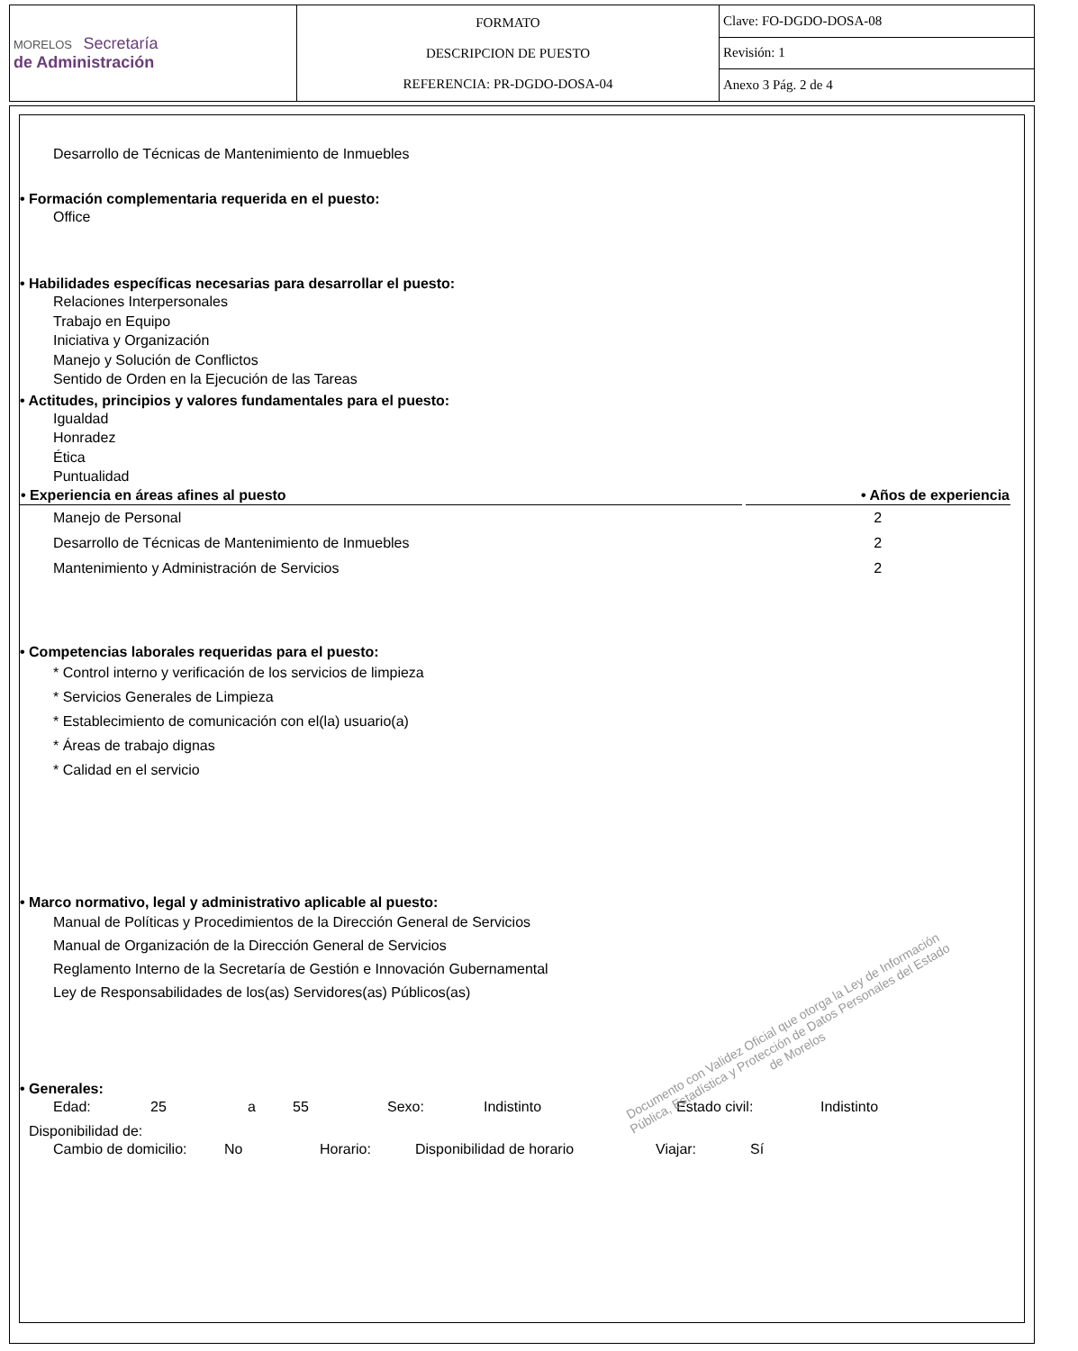| MORELOS Secretaría de Administración | FORMATO DESCRIPCION DE PUESTO REFERENCIA: PR-DGDO-DOSA-04 | Clave: FO-DGDO-DOSA-08 |
| | | Revisión: 1 |
| | | Anexo 3 Pág. 2 de 4 |
Desarrollo de Técnicas de Mantenimiento de Inmuebles
• Formación complementaria requerida en el puesto:
Office
• Habilidades específicas necesarias para desarrollar el puesto:
Relaciones Interpersonales
Trabajo en Equipo
Iniciativa y Organización
Manejo y Solución de Conflictos
Sentido de Orden en la Ejecución de las Tareas
• Actitudes, principios y valores fundamentales para el puesto:
Igualdad
Honradez
Ética
Puntualidad
| • Experiencia en áreas afines al puesto | | • Años de experiencia |
| --- | --- | --- |
| Manejo de Personal | | 2 |
| Desarrollo de Técnicas de Mantenimiento de Inmuebles | | 2 |
| Mantenimiento y Administración de Servicios | | 2 |
• Competencias laborales requeridas para el puesto:
* Control interno y verificación de los servicios de limpieza
* Servicios Generales de Limpieza
* Establecimiento de comunicación con el(la) usuario(a)
* Áreas de trabajo dignas
* Calidad en el servicio
• Marco normativo, legal y administrativo aplicable al puesto:
Manual de Políticas y Procedimientos de la Dirección General de Servicios
Manual de Organización de la Dirección General de Servicios
Reglamento Interno de la Secretaría de Gestión e Innovación Gubernamental
Ley de Responsabilidades de los(as) Servidores(as) Públicos(as)
• Generales:
Edad: 25 a 55 Sexo: Indistinto Estado civil: Indistinto
Disponibilidad de:
Cambio de domicilio: No Horario: Disponibilidad de horario Viajar: Sí
Documento con Validez Oficial que otorga la Ley de Información Pública, Estadística y Protección de Datos Personales del Estado de Morelos